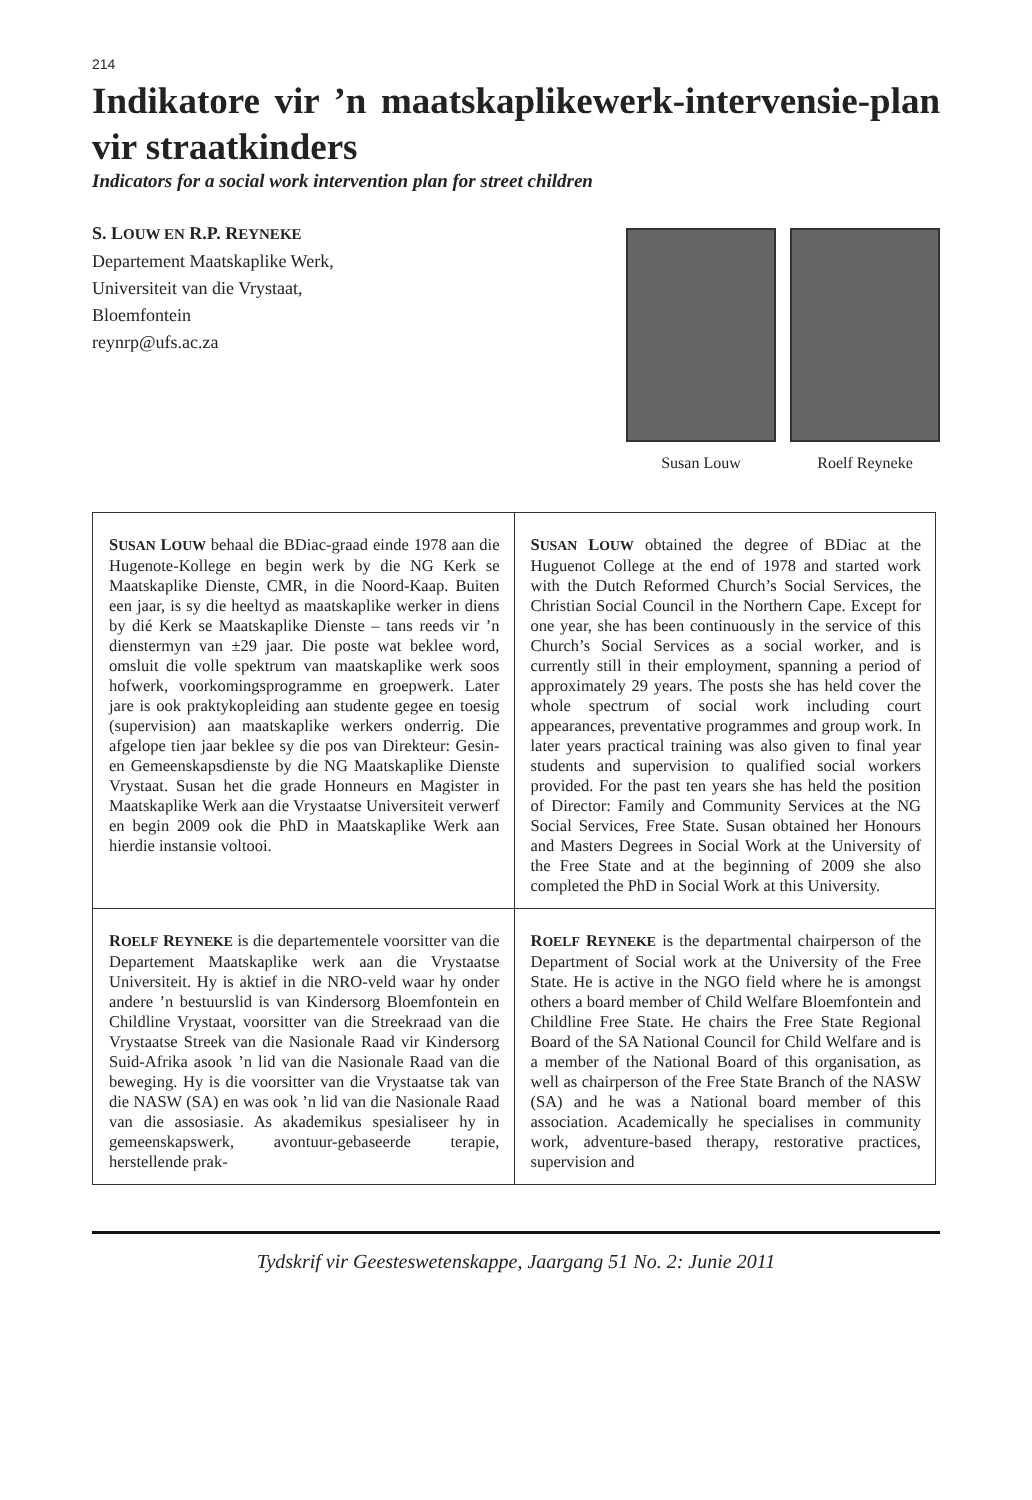214
Indikatore vir ’n maatskaplikewerk-intervensie-plan vir straatkinders
Indicators for a social work intervention plan for street children
S. LOUW EN R.P. REYNEKE
Departement Maatskaplike Werk,
Universiteit van die Vrystaat,
Bloemfontein
reynrp@ufs.ac.za
Susan Louw Roelf Reyneke
| S USAN L OUW behaal die BDiac-graad einde 1978 aan die Hugenote-Kollege en begin werk by die NG Kerk se Maatskaplike Dienste, CMR, in die Noord-Kaap. Buiten een jaar, is sy die heeltyd as maatskaplike werker in diens by dié Kerk se Maatskaplike Dienste – tans reeds vir ’n dienstermyn van ±29 jaar. Die poste wat beklee word, omsluit die volle spektrum van maatskaplike werk soos hofwerk, voorkomingsprogramme en groepwerk. Later jare is ook praktykopleiding aan studente gegee en toesig (supervision) aan maatskaplike werkers onderrig. Die afgelope tien jaar beklee sy die pos van Direkteur: Gesin- en Gemeenskapsdienste by die NG Maatskaplike Dienste Vrystaat. Susan het die grade Honneurs en Magister in Maatskaplike Werk aan die Vrystaatse Universiteit verwerf en begin 2009 ook die PhD in Maatskaplike Werk aan hierdie instansie voltooi. | S USAN L OUW obtained the degree of BDiac at the Huguenot College at the end of 1978 and started work with the Dutch Reformed Church’s Social Services, the Christian Social Council in the Northern Cape. Except for one year, she has been continuously in the service of this Church’s Social Services as a social worker, and is currently still in their employment, spanning a period of approximately 29 years. The posts she has held cover the whole spectrum of social work including court appearances, preventative programmes and group work. In later years practical training was also given to final year students and supervision to qualified social workers provided. For the past ten years she has held the position of Director: Family and Community Services at the NG Social Services, Free State. Susan obtained her Honours and Masters Degrees in Social Work at the University of the Free State and at the beginning of 2009 she also completed the PhD in Social Work at this University. |
| R OELF R EYNEKE is die departementele voorsitter van die Departement Maatskaplike werk aan die Vrystaatse Universiteit. Hy is aktief in die NRO-veld waar hy onder andere ’n bestuurslid is van Kindersorg Bloemfontein en Childline Vrystaat, voorsitter van die Streekraad van die Vrystaatse Streek van die Nasionale Raad vir Kindersorg Suid-Afrika asook ’n lid van die Nasionale Raad van die beweging. Hy is die voorsitter van die Vrystaatse tak van die NASW (SA) en was ook ’n lid van die Nasionale Raad van die assosiasie. As akademikus spesialiseer hy in gemeenskapswerk, avontuur-gebaseerde terapie, herstellende prak- | R OELF R EYNEKE is the departmental chairperson of the Department of Social work at the University of the Free State. He is active in the NGO field where he is amongst others a board member of Child Welfare Bloemfontein and Childline Free State. He chairs the Free State Regional Board of the SA National Council for Child Welfare and is a member of the National Board of this organisation, as well as chairperson of the Free State Branch of the NASW (SA) and he was a National board member of this association. Academically he specialises in community work, adventure-based therapy, restorative practices, supervision and |
Tydskrif vir Geesteswetenskappe, Jaargang 51 No. 2: Junie 2011